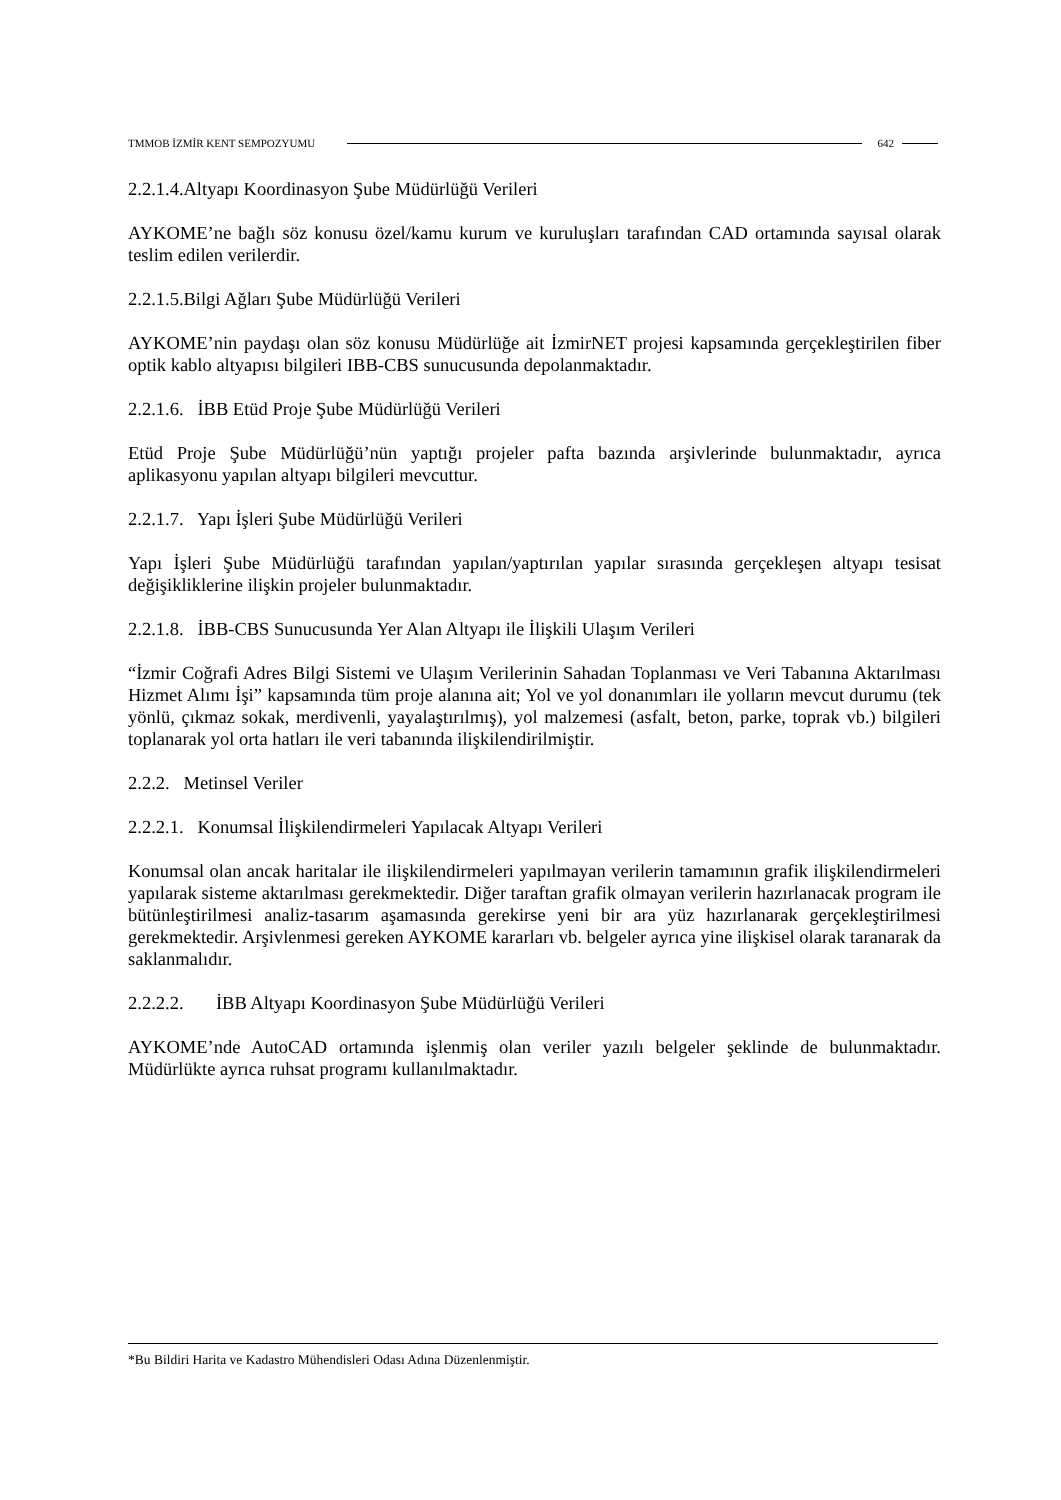TMMOB İZMİR KENT SEMPOZYUMU 642
2.2.1.4.Altyapı Koordinasyon Şube Müdürlüğü Verileri
AYKOME’ne bağlı söz konusu özel/kamu kurum ve kuruluşları tarafından CAD ortamında sayısal olarak teslim edilen verilerdir.
2.2.1.5.Bilgi Ağları Şube Müdürlüğü Verileri
AYKOME’nin paydaşı olan söz konusu Müdürlüğe ait İzmirNET projesi kapsamında gerçekleştirilen fiber optik kablo altyapısı bilgileri IBB-CBS sunucusunda depolanmaktadır.
2.2.1.6. İBB Etüd Proje Şube Müdürlüğü Verileri
Etüd Proje Şube Müdürlüğü’nün yaptığı projeler pafta bazında arşivlerinde bulunmaktadır, ayrıca aplikasyonu yapılan altyapı bilgileri mevcuttur.
2.2.1.7. Yapı İşleri Şube Müdürlüğü Verileri
Yapı İşleri Şube Müdürlüğü tarafından yapılan/yaptırılan yapılar sırasında gerçekleşen altyapı tesisat değişikliklerine ilişkin projeler bulunmaktadır.
2.2.1.8. İBB-CBS Sunucusunda Yer Alan Altyapı ile İlişkili Ulaşım Verileri
“İzmir Coğrafi Adres Bilgi Sistemi ve Ulaşım Verilerinin Sahadan Toplanması ve Veri Tabanına Aktarılması Hizmet Alımı İşi” kapsamında tüm proje alanına ait; Yol ve yol donanımları ile yolların mevcut durumu (tek yönlü, çıkmaz sokak, merdivenli, yayalaştırılmış), yol malzemesi (asfalt, beton, parke, toprak vb.) bilgileri toplanarak yol orta hatları ile veri tabanında ilişkilendirilmiştir.
2.2.2. Metinsel Veriler
2.2.2.1. Konumsal İlişkilendirmeleri Yapılacak Altyapı Verileri
Konumsal olan ancak haritalar ile ilişkilendirmeleri yapılmayan verilerin tamamının grafik ilişkilendirmeleri yapılarak sisteme aktarılması gerekmektedir. Diğer taraftan grafik olmayan verilerin hazırlanacak program ile bütünleştirilmesi analiz-tasarım aşamasında gerekirse yeni bir ara yüz hazırlanarak gerçekleştirilmesi gerekmektedir. Arşivlenmesi gereken AYKOME kararları vb. belgeler ayrıca yine ilişkisel olarak taranarak da saklanmalıdır.
2.2.2.2. İBB Altyapı Koordinasyon Şube Müdürlüğü Verileri
AYKOME’nde AutoCAD ortamında işlenmiş olan veriler yazılı belgeler şeklinde de bulunmaktadır. Müdürlükte ayrıca ruhsat programı kullanılmaktadır.
*Bu Bildiri Harita ve Kadastro Mühendisleri Odası Adına Düzenlenmiştir.